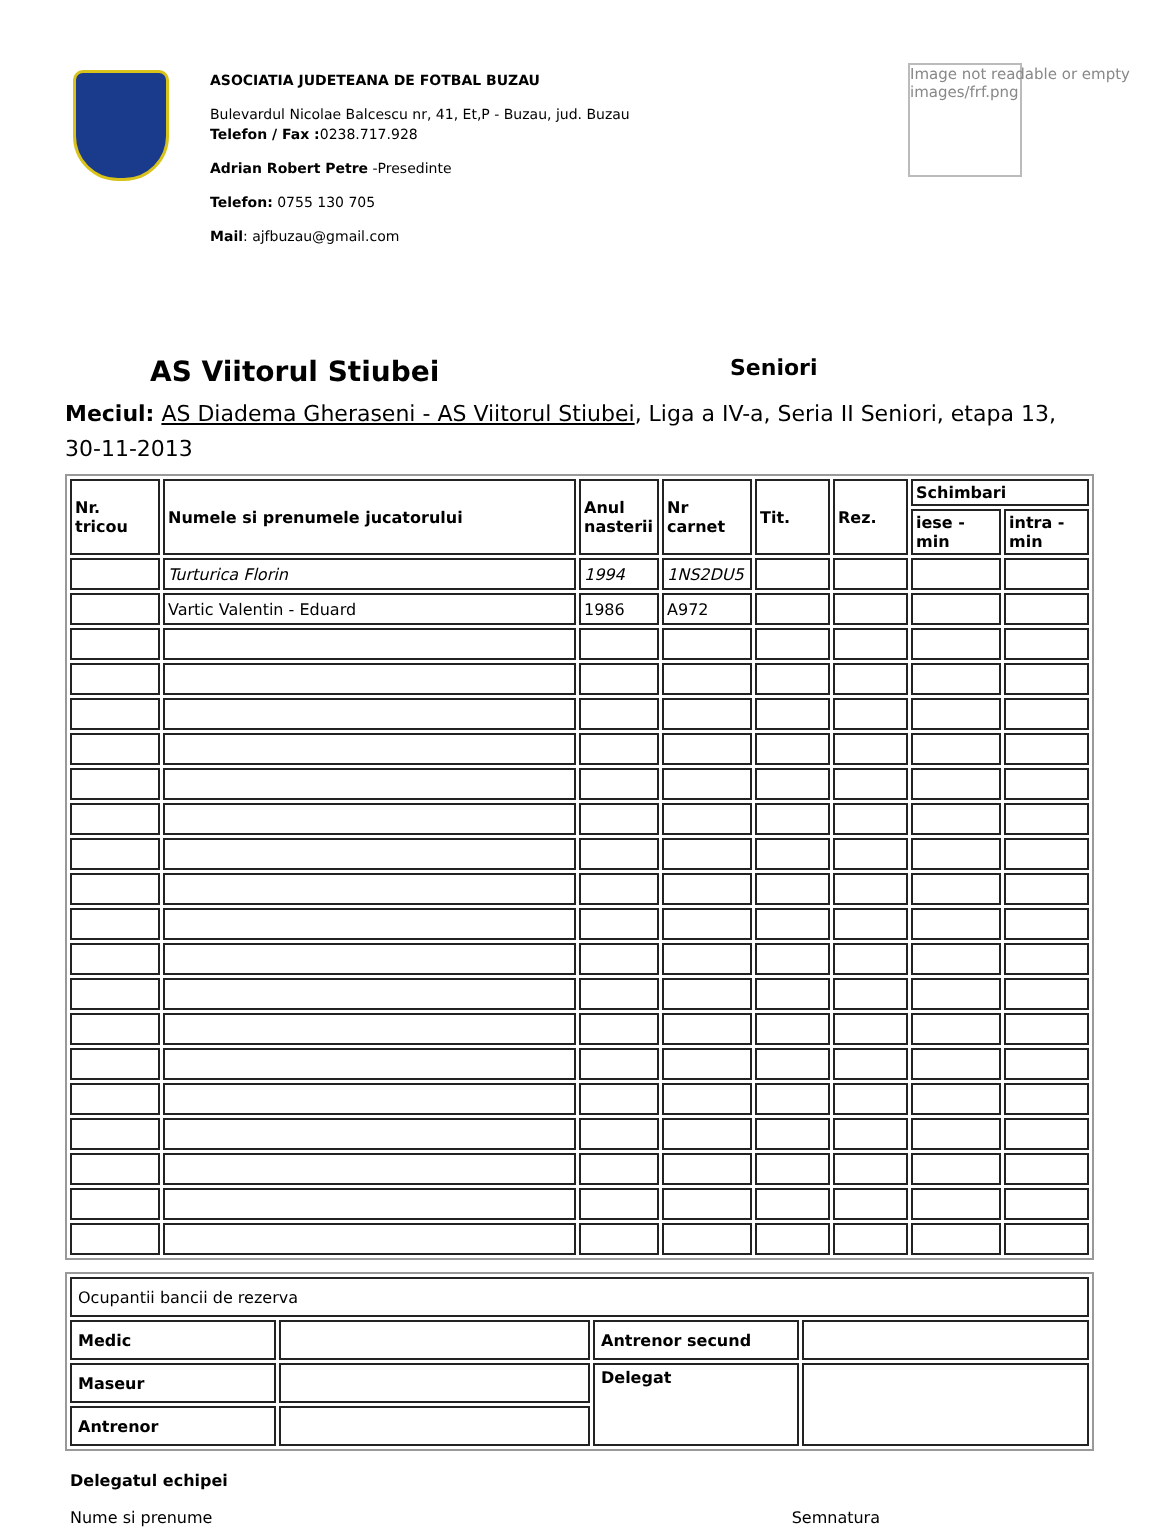ASOCIATIA JUDETEANA DE FOTBAL BUZAU
Bulevardul Nicolae Balcescu nr, 41, Et,P - Buzau, jud. Buzau
Telefon / Fax : 0238.717.928
Adrian Robert Petre -Presedinte
Telefon: 0755 130 705
Mail: ajfbuzau@gmail.com
Image not readable or empty
images/frf.png
AS Viitorul Stiubei
Seniori
Meciul: AS Diadema Gheraseni - AS Viitorul Stiubei, Liga a IV-a, Seria II Seniori, etapa 13, 30-11-2013
| Nr. tricou | Numele si prenumele jucatorului | Anul nasterii | Nr carnet | Tit. | Rez. | Schimbari | |
| --- | --- | --- | --- | --- | --- | --- | --- |
| | | | | | | iese - min | intra - min |
| | Turturica Florin | 1994 | 1NS2DU5 | | | | |
| | Vartic Valentin - Eduard | 1986 | A972 | | | | |
| Ocupantii bancii de rezerva | | | |
| Medic | | Antrenor secund | |
| Maseur | | Delegat | |
| Antrenor | | | |
Delegatul echipei
Nume si prenume Semnatura